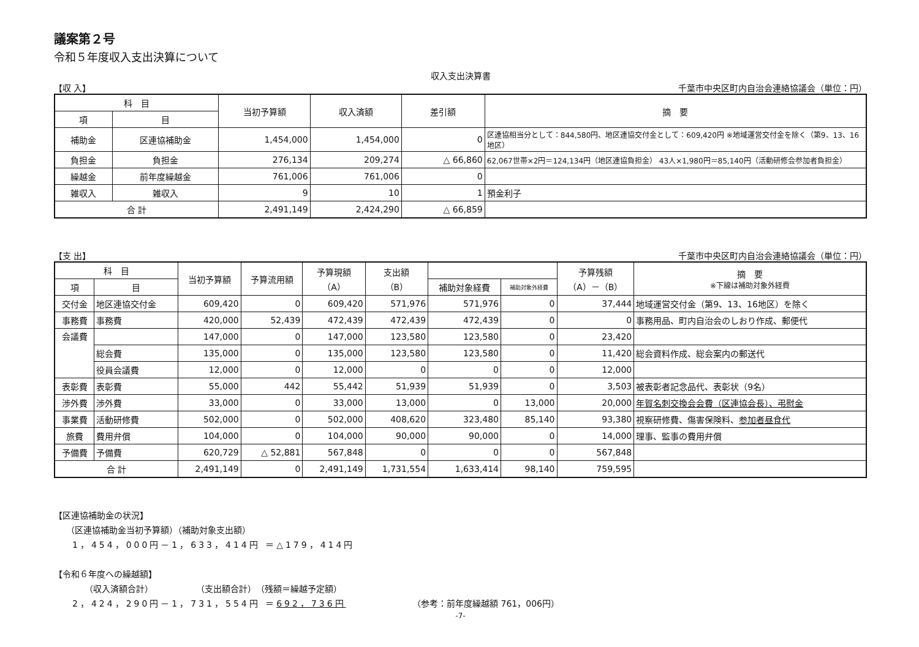議案第２号
令和５年度収入支出決算について
収入支出決算書
【収 入】 千葉市中央区町内自治会連絡協議会（単位：円）
| 科 目 | | 当初予算額 | 収入済額 | 差引額 | 摘 要 |
| --- | --- | --- | --- | --- | --- |
| 項 | 目 | | | | |
| 補助金 | 区連協補助金 | 1,454,000 | 1,454,000 | 0 | 区連協相当分として：844,580円、地区連協交付金として：609,420円 ※地域運営交付金を除く（第9、13、16地区） |
| 負担金 | 負担金 | 276,134 | 209,274 | △ 66,860 | 62,067世帯×2円＝124,134円（地区連協負担金） 43人×1,980円＝85,140円（活動研修会参加者負担金） |
| 繰越金 | 前年度繰越金 | 761,006 | 761,006 | 0 | |
| 雑収入 | 雑収入 | 9 | 10 | 1 | 預金利子 |
| 合 計 | | 2,491,149 | 2,424,290 | △ 66,859 | |
【支 出】 千葉市中央区町内自治会連絡協議会（単位：円）
| 科 目 | | 当初予算額 | 予算流用額 | 予算現額 （A） | 支出額 （B） | | | 予算残額 （A）－（B） | 摘 要 ※下線は補助対象外経費 |
| --- | --- | --- | --- | --- | --- | --- | --- | --- | --- |
| 項 | 目 | | | | | 補助対象経費 | 補助対象外経費 | | |
| 交付金 | 地区連協交付金 | 609,420 | 0 | 609,420 | 571,976 | 571,976 | 0 | 37,444 | 地域運営交付金（第9、13、16地区）を除く |
| 事務費 | 事務費 | 420,000 | 52,439 | 472,439 | 472,439 | 472,439 | 0 | 0 | 事務用品、町内自治会のしおり作成、郵便代 |
| 会議費 | | 147,000 | 0 | 147,000 | 123,580 | 123,580 | 0 | 23,420 | |
| | 総会費 | 135,000 | 0 | 135,000 | 123,580 | 123,580 | 0 | 11,420 | 総会資料作成、総会案内の郵送代 |
| | 役員会議費 | 12,000 | 0 | 12,000 | 0 | 0 | 0 | 12,000 | |
| 表彰費 | 表彰費 | 55,000 | 442 | 55,442 | 51,939 | 51,939 | 0 | 3,503 | 被表彰者記念品代、表彰状（9名） |
| 渉外費 | 渉外費 | 33,000 | 0 | 33,000 | 13,000 | 0 | 13,000 | 20,000 | 年賀名刺交換会会費（区連協会長）、弔慰金 |
| 事業費 | 活動研修費 | 502,000 | 0 | 502,000 | 408,620 | 323,480 | 85,140 | 93,380 | 視察研修費、傷害保険料、 参加者昼食代 |
| 旅費 | 費用弁償 | 104,000 | 0 | 104,000 | 90,000 | 90,000 | 0 | 14,000 | 理事、監事の費用弁償 |
| 予備費 | 予備費 | 620,729 | △ 52,881 | 567,848 | 0 | 0 | 0 | 567,848 | |
| 合 計 | | 2,491,149 | 0 | 2,491,149 | 1,731,554 | 1,633,414 | 98,140 | 759,595 | |
【区連協補助金の状況】
（区連協補助金当初予算額）（補助対象支出額）
1，454，000円－1，633，414円 ＝△179，414円
【令和６年度への繰越額】
（収入済額合計）　　　　　　（支出額合計）　（残額＝繰越予定額）
2，424，290円－1，731，554円 ＝692，736円 （参考：前年度繰越額 761，006円）
-7-